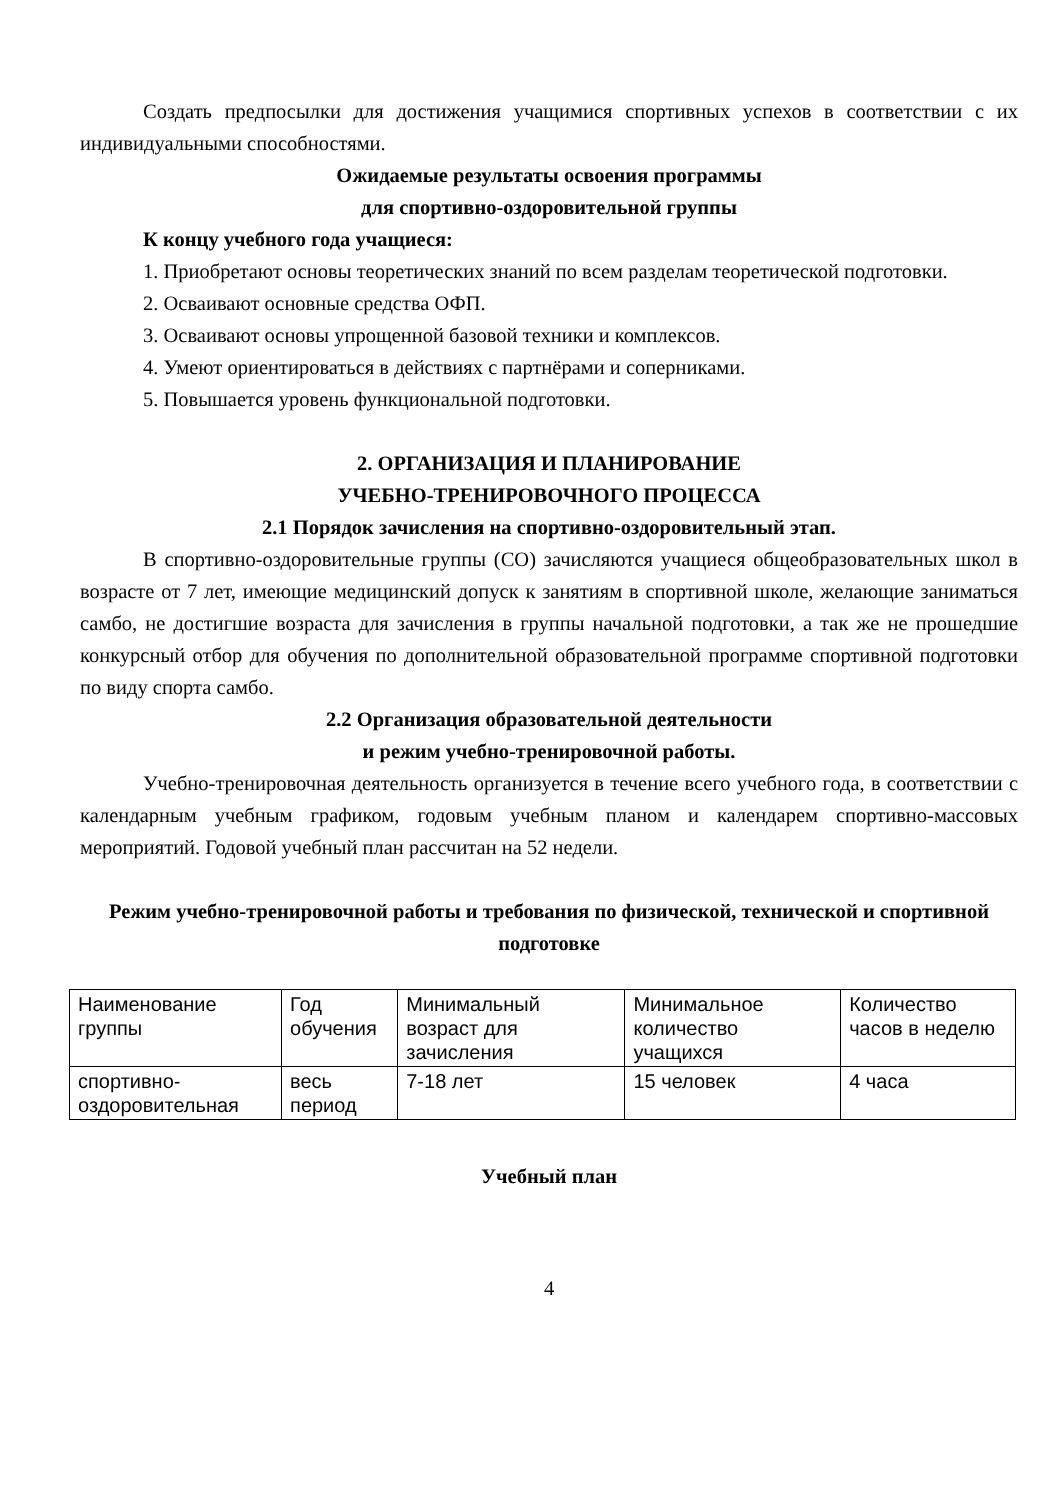Создать предпосылки для достижения учащимися спортивных успехов в соответствии с их индивидуальными способностями.
Ожидаемые результаты освоения программы
для спортивно-оздоровительной группы
К концу учебного года учащиеся:
1. Приобретают основы теоретических знаний по всем разделам теоретической подготовки.
2. Осваивают основные средства ОФП.
3. Осваивают основы упрощенной базовой техники и комплексов.
4. Умеют ориентироваться в действиях с партнёрами и соперниками.
5. Повышается уровень функциональной подготовки.
2. ОРГАНИЗАЦИЯ И ПЛАНИРОВАНИЕ
УЧЕБНО-ТРЕНИРОВОЧНОГО ПРОЦЕССА
2.1 Порядок зачисления на спортивно-оздоровительный этап.
В спортивно-оздоровительные группы (СО) зачисляются учащиеся общеобразовательных школ в возрасте от 7 лет, имеющие медицинский допуск к занятиям в спортивной школе, желающие заниматься самбо, не достигшие возраста для зачисления в группы начальной подготовки, а так же не прошедшие конкурсный отбор для обучения по дополнительной образовательной программе спортивной подготовки по виду спорта самбо.
2.2 Организация образовательной деятельности
и режим учебно-тренировочной работы.
Учебно-тренировочная деятельность организуется в течение всего учебного года, в соответствии с календарным учебным графиком, годовым учебным планом и календарем спортивно-массовых мероприятий. Годовой учебный план рассчитан на 52 недели.
Режим учебно-тренировочной работы и требования по физической, технической и спортивной подготовке
| Наименование группы | Год обучения | Минимальный возраст для зачисления | Минимальное количество учащихся | Количество часов в неделю |
| спортивно-оздоровительная | весь период | 7-18 лет | 15 человек | 4 часа |
Учебный план
4